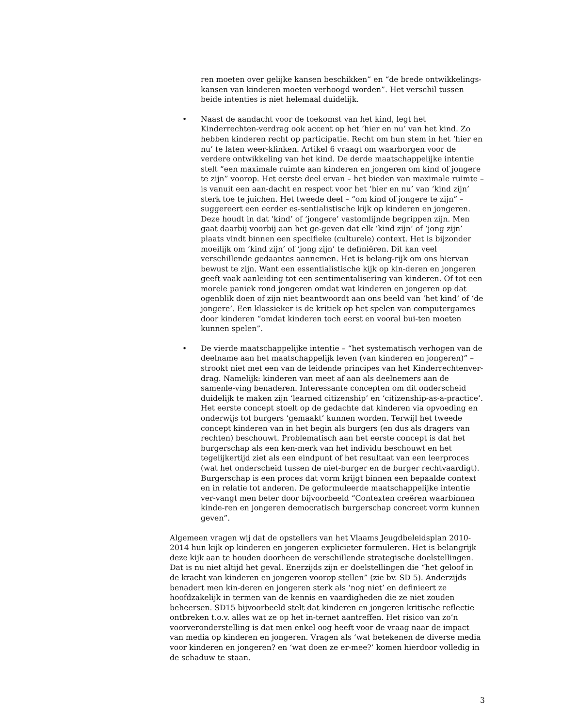ren moeten over gelijke kansen beschikken” en “de brede ontwikkelings-kansen van kinderen moeten verhoogd worden”. Het verschil tussen beide intenties is niet helemaal duidelijk.
• Naast de aandacht voor de toekomst van het kind, legt het Kinderrechten-verdrag ook accent op het ‘hier en nu’ van het kind. Zo hebben kinderen recht op participatie. Recht om hun stem in het ‘hier en nu’ te laten weer-klinken. Artikel 6 vraagt om waarborgen voor de verdere ontwikkeling van het kind. De derde maatschappelijke intentie stelt “een maximale ruimte aan kinderen en jongeren om kind of jongere te zijn” voorop. Het eerste deel ervan – het bieden van maximale ruimte – is vanuit een aan-dacht en respect voor het ‘hier en nu’ van ‘kind zijn’ sterk toe te juichen. Het tweede deel – “om kind of jongere te zijn” – suggereert een eerder es-sentialistische kijk op kinderen en jongeren. Deze houdt in dat ‘kind’ of ‘jongere’ vastomlijnde begrippen zijn. Men gaat daarbij voorbij aan het ge-geven dat elk ‘kind zijn’ of ‘jong zijn’ plaats vindt binnen een specifieke (culturele) context. Het is bijzonder moeilijk om ‘kind zijn’ of ‘jong zijn’ te definiëren. Dit kan veel verschillende gedaantes aannemen. Het is belang-rijk om ons hiervan bewust te zijn. Want een essentialistische kijk op kin-deren en jongeren geeft vaak aanleiding tot een sentimentalisering van kinderen. Of tot een morele paniek rond jongeren omdat wat kinderen en jongeren op dat ogenblik doen of zijn niet beantwoordt aan ons beeld van ‘het kind’ of ‘de jongere’. Een klassieker is de kritiek op het spelen van computergames door kinderen “omdat kinderen toch eerst en vooral bui-ten moeten kunnen spelen”.
• De vierde maatschappelijke intentie – “het systematisch verhogen van de deelname aan het maatschappelijk leven (van kinderen en jongeren)” – strookt niet met een van de leidende principes van het Kinderrechtenver-drag. Namelijk: kinderen van meet af aan als deelnemers aan de samenle-ving benaderen. Interessante concepten om dit onderscheid duidelijk te maken zijn ‘learned citizenship’ en ‘citizenship-as-a-practice’. Het eerste concept stoelt op de gedachte dat kinderen via opvoeding en onderwijs tot burgers ‘gemaakt’ kunnen worden. Terwijl het tweede concept kinderen van in het begin als burgers (en dus als dragers van rechten) beschouwt. Problematisch aan het eerste concept is dat het burgerschap als een ken-merk van het individu beschouwt en het tegelijkertijd ziet als een eindpunt of het resultaat van een leerproces (wat het onderscheid tussen de niet-burger en de burger rechtvaardigt).
Burgerschap is een proces dat vorm krijgt binnen een bepaalde context en in relatie tot anderen. De geformuleerde maatschappelijke intentie ver-vangt men beter door bijvoorbeeld “Contexten creëren waarbinnen kinde-ren en jongeren democratisch burgerschap concreet vorm kunnen geven”.
Algemeen vragen wij dat de opstellers van het Vlaams Jeugdbeleidsplan 2010-2014 hun kijk op kinderen en jongeren explicieter formuleren. Het is belangrijk deze kijk aan te houden doorheen de verschillende strategische doelstellingen. Dat is nu niet altijd het geval. Enerzijds zijn er doelstellingen die “het geloof in de kracht van kinderen en jongeren voorop stellen” (zie bv. SD 5). Anderzijds benadert men kin-deren en jongeren sterk als ‘nog niet’ en definieert ze hoofdzakelijk in termen van de kennis en vaardigheden die ze niet zouden beheersen. SD15 bijvoorbeeld stelt dat kinderen en jongeren kritische reflectie ontbreken t.o.v. alles wat ze op het in-ternet aantreffen. Het risico van zo’n voorveronderstelling is dat men enkel oog heeft voor de vraag naar de impact van media op kinderen en jongeren. Vragen als ‘wat betekenen de diverse media voor kinderen en jongeren? en ‘wat doen ze er-mee?’ komen hierdoor volledig in de schaduw te staan.
3